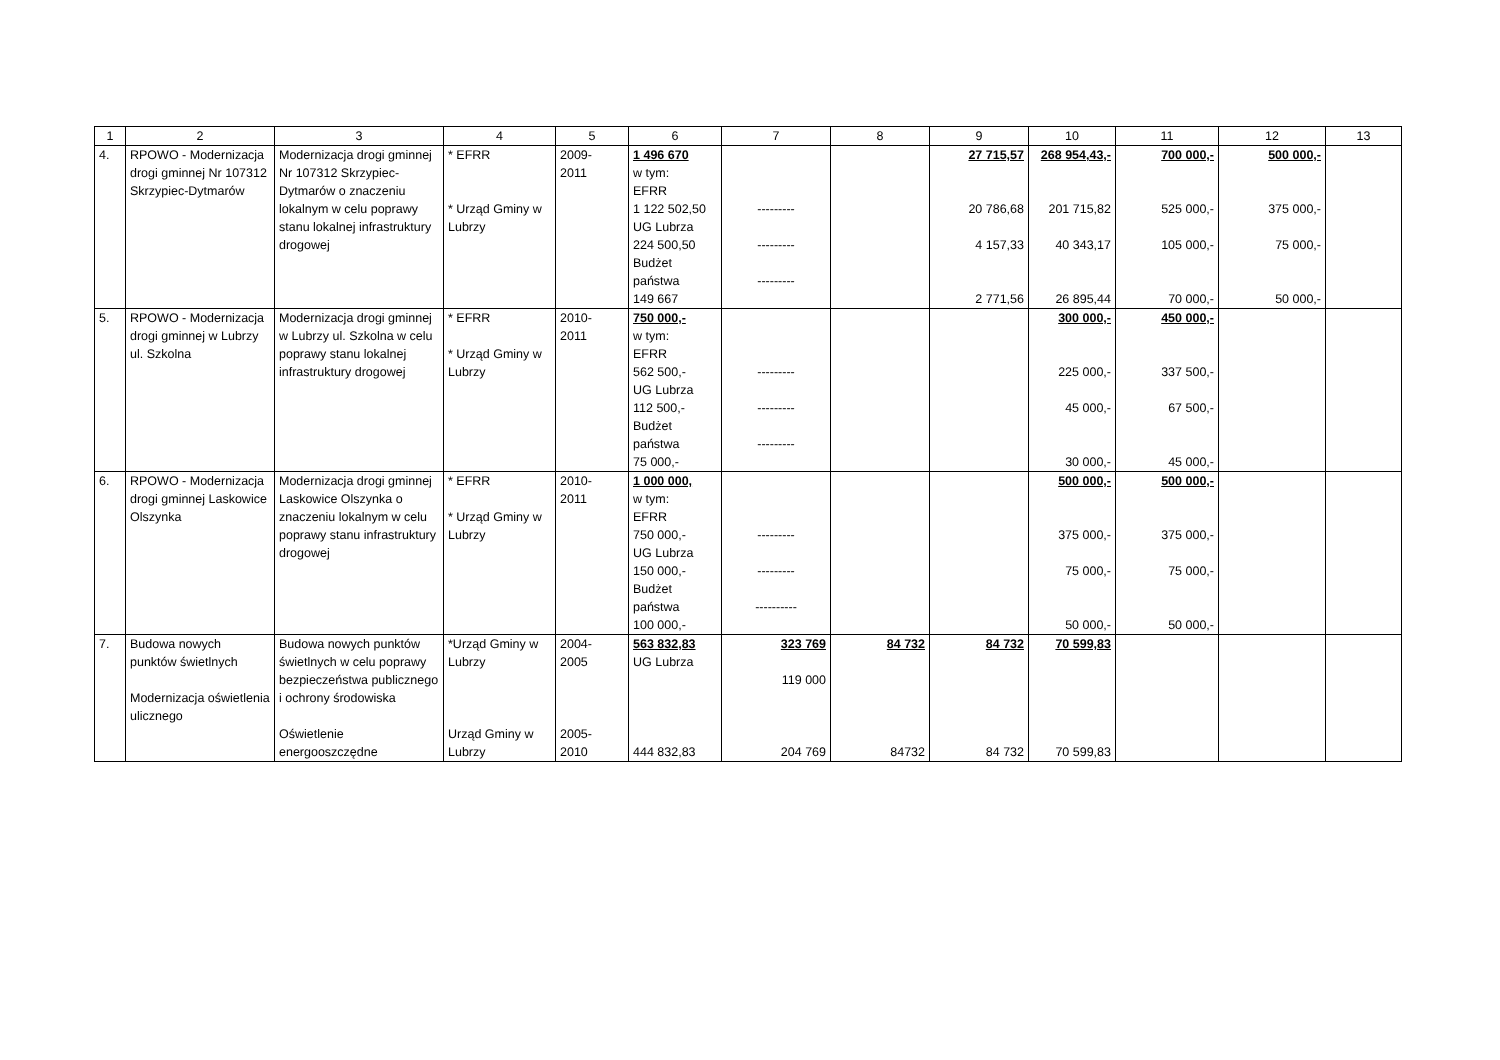| 1 | 2 | 3 | 4 | 5 | 6 | 7 | 8 | 9 | 10 | 11 | 12 | 13 |
| --- | --- | --- | --- | --- | --- | --- | --- | --- | --- | --- | --- | --- |
| 4. | RPOWO - Modernizacja drogi gminnej Nr 107312 Skrzypiec-Dytmarów | Modernizacja drogi gminnej Nr 107312 Skrzypiec-Dytmarów o znaczeniu lokalnym w celu poprawy stanu lokalnej infrastruktury drogowej | * EFRR * Urząd Gminy w Lubrzy | 2009- 2011 | 1 496 670 w tym: EFRR 1 122 502,50 UG Lubrza 224 500,50 Budżet państwa 149 667 | --------- --------- --------- | | 27 715,57 20 786,68 4 157,33 2 771,56 | 268 954,43,- 201 715,82 40 343,17 26 895,44 | 700 000,- 525 000,- 105 000,- 70 000,- | 500 000,- 375 000,- 75 000,- 50 000,- | |
| 5. | RPOWO - Modernizacja drogi gminnej w Lubrzy ul. Szkolna | Modernizacja drogi gminnej w Lubrzy ul. Szkolna w celu poprawy stanu lokalnej infrastruktury drogowej | * EFRR * Urząd Gminy w Lubrzy | 2010- 2011 | 750 000,- w tym: EFRR 562 500,- UG Lubrza 112 500,- Budżet państwa 75 000,- | --------- --------- --------- | | | 300 000,- 225 000,- 45 000,- 30 000,- | 450 000,- 337 500,- 67 500,- 45 000,- | | |
| 6. | RPOWO - Modernizacja drogi gminnej Laskowice Olszynka | Modernizacja drogi gminnej Laskowice Olszynka o znaczeniu lokalnym w celu poprawy stanu infrastruktury drogowej | * EFRR * Urząd Gminy w Lubrzy | 2010- 2011 | 1 000 000, w tym: EFRR 750 000,- UG Lubrza 150 000,- Budżet państwa 100 000,- | --------- --------- ---------- | | | 500 000,- 375 000,- 75 000,- 50 000,- | 500 000,- 375 000,- 75 000,- 50 000,- | | |
| 7. | Budowa nowych punktów świetlnych Modernizacja oświetlenia ulicznego | Budowa nowych punktów świetlnych w celu poprawy bezpieczeństwa publicznego i ochrony środowiska Oświetlenie energooszczędne | *Urząd Gminy w Lubrzy Urząd Gminy w Lubrzy | 2004- 2005 2005- 2010 | 563 832,83 UG Lubrza 444 832,83 | 323 769 119 000 204 769 | 84 732 84732 | 84 732 84 732 | 70 599,83 70 599,83 | | | |